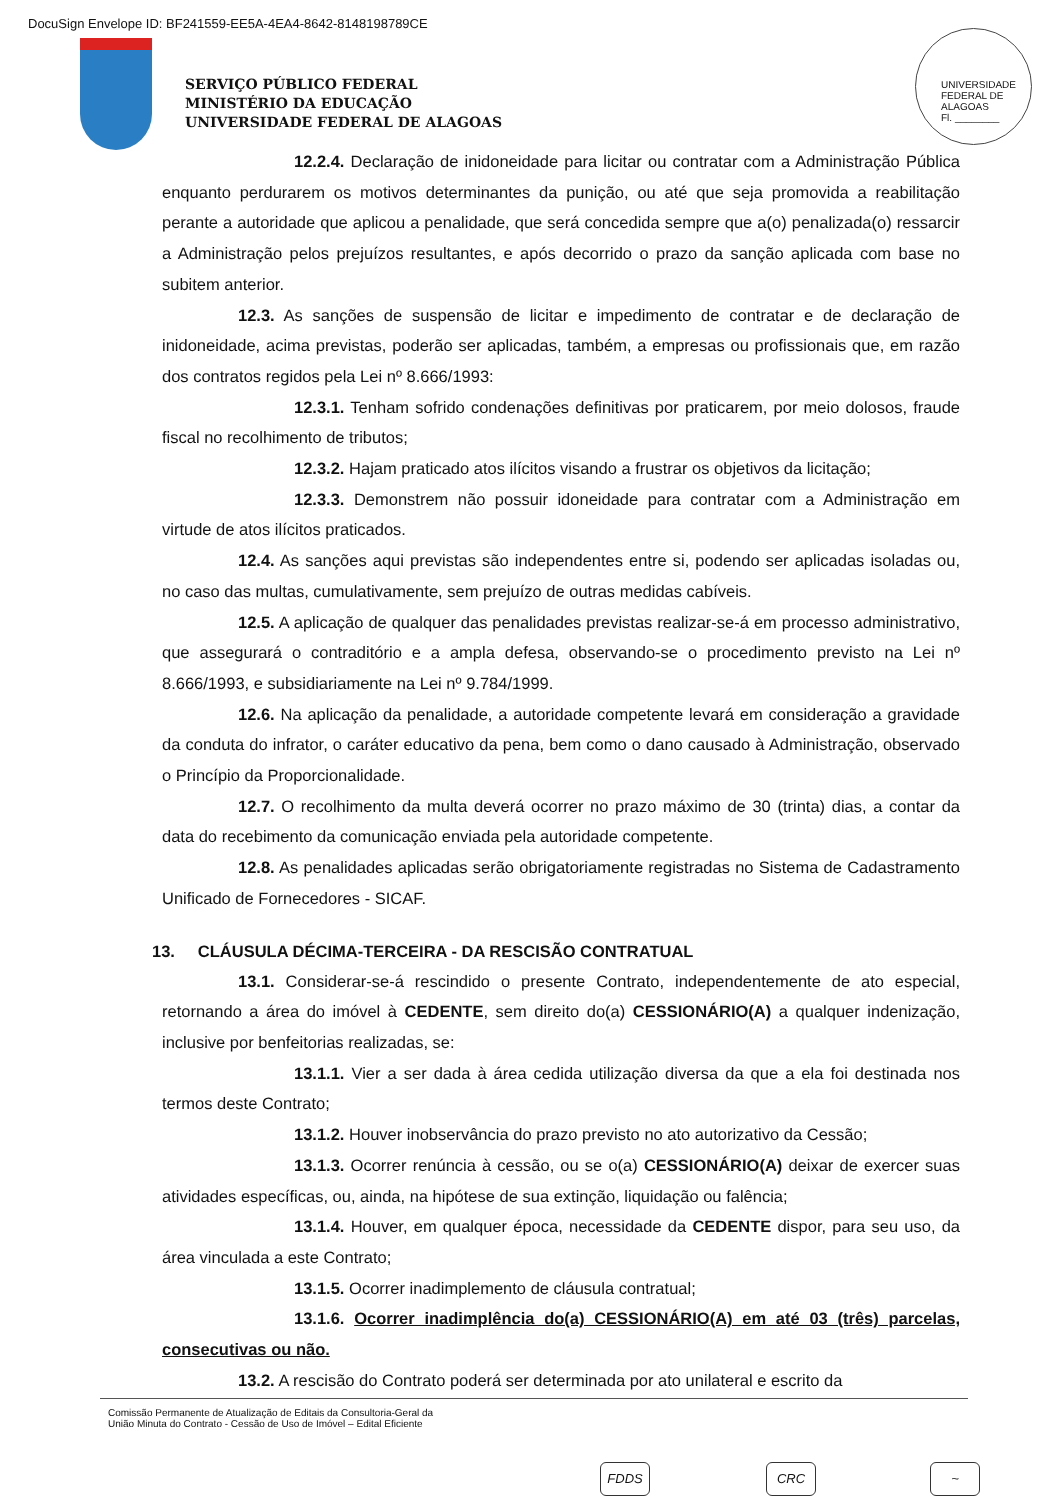DocuSign Envelope ID: BF241559-EE5A-4EA4-8642-8148198789CE
SERVIÇO PÚBLICO FEDERAL
MINISTÉRIO DA EDUCAÇÃO
UNIVERSIDADE FEDERAL DE ALAGOAS
UNIVERSIDADE FEDERAL DE ALAGOAS
Fl. ________
12.2.4. Declaração de inidoneidade para licitar ou contratar com a Administração Pública enquanto perdurarem os motivos determinantes da punição, ou até que seja promovida a reabilitação perante a autoridade que aplicou a penalidade, que será concedida sempre que a(o) penalizada(o) ressarcir a Administração pelos prejuízos resultantes, e após decorrido o prazo da sanção aplicada com base no subitem anterior.
12.3. As sanções de suspensão de licitar e impedimento de contratar e de declaração de inidoneidade, acima previstas, poderão ser aplicadas, também, a empresas ou profissionais que, em razão dos contratos regidos pela Lei nº 8.666/1993:
12.3.1. Tenham sofrido condenações definitivas por praticarem, por meio dolosos, fraude fiscal no recolhimento de tributos;
12.3.2. Hajam praticado atos ilícitos visando a frustrar os objetivos da licitação;
12.3.3. Demonstrem não possuir idoneidade para contratar com a Administração em virtude de atos ilícitos praticados.
12.4. As sanções aqui previstas são independentes entre si, podendo ser aplicadas isoladas ou, no caso das multas, cumulativamente, sem prejuízo de outras medidas cabíveis.
12.5. A aplicação de qualquer das penalidades previstas realizar-se-á em processo administrativo, que assegurará o contraditório e a ampla defesa, observando-se o procedimento previsto na Lei nº 8.666/1993, e subsidiariamente na Lei nº 9.784/1999.
12.6. Na aplicação da penalidade, a autoridade competente levará em consideração a gravidade da conduta do infrator, o caráter educativo da pena, bem como o dano causado à Administração, observado o Princípio da Proporcionalidade.
12.7. O recolhimento da multa deverá ocorrer no prazo máximo de 30 (trinta) dias, a contar da data do recebimento da comunicação enviada pela autoridade competente.
12.8. As penalidades aplicadas serão obrigatoriamente registradas no Sistema de Cadastramento Unificado de Fornecedores - SICAF.
13. CLÁUSULA DÉCIMA-TERCEIRA - DA RESCISÃO CONTRATUAL
13.1. Considerar-se-á rescindido o presente Contrato, independentemente de ato especial, retornando a área do imóvel à CEDENTE, sem direito do(a) CESSIONÁRIO(A) a qualquer indenização, inclusive por benfeitorias realizadas, se:
13.1.1. Vier a ser dada à área cedida utilização diversa da que a ela foi destinada nos termos deste Contrato;
13.1.2. Houver inobservância do prazo previsto no ato autorizativo da Cessão;
13.1.3. Ocorrer renúncia à cessão, ou se o(a) CESSIONÁRIO(A) deixar de exercer suas atividades específicas, ou, ainda, na hipótese de sua extinção, liquidação ou falência;
13.1.4. Houver, em qualquer época, necessidade da CEDENTE dispor, para seu uso, da área vinculada a este Contrato;
13.1.5. Ocorrer inadimplemento de cláusula contratual;
13.1.6. Ocorrer inadimplência do(a) CESSIONÁRIO(A) em até 03 (três) parcelas, consecutivas ou não.
13.2. A rescisão do Contrato poderá ser determinada por ato unilateral e escrito da
Comissão Permanente de Atualização de Editais da Consultoria-Geral da
União Minuta do Contrato - Cessão de Uso de Imóvel – Edital Eficiente
FDDS CRC ~